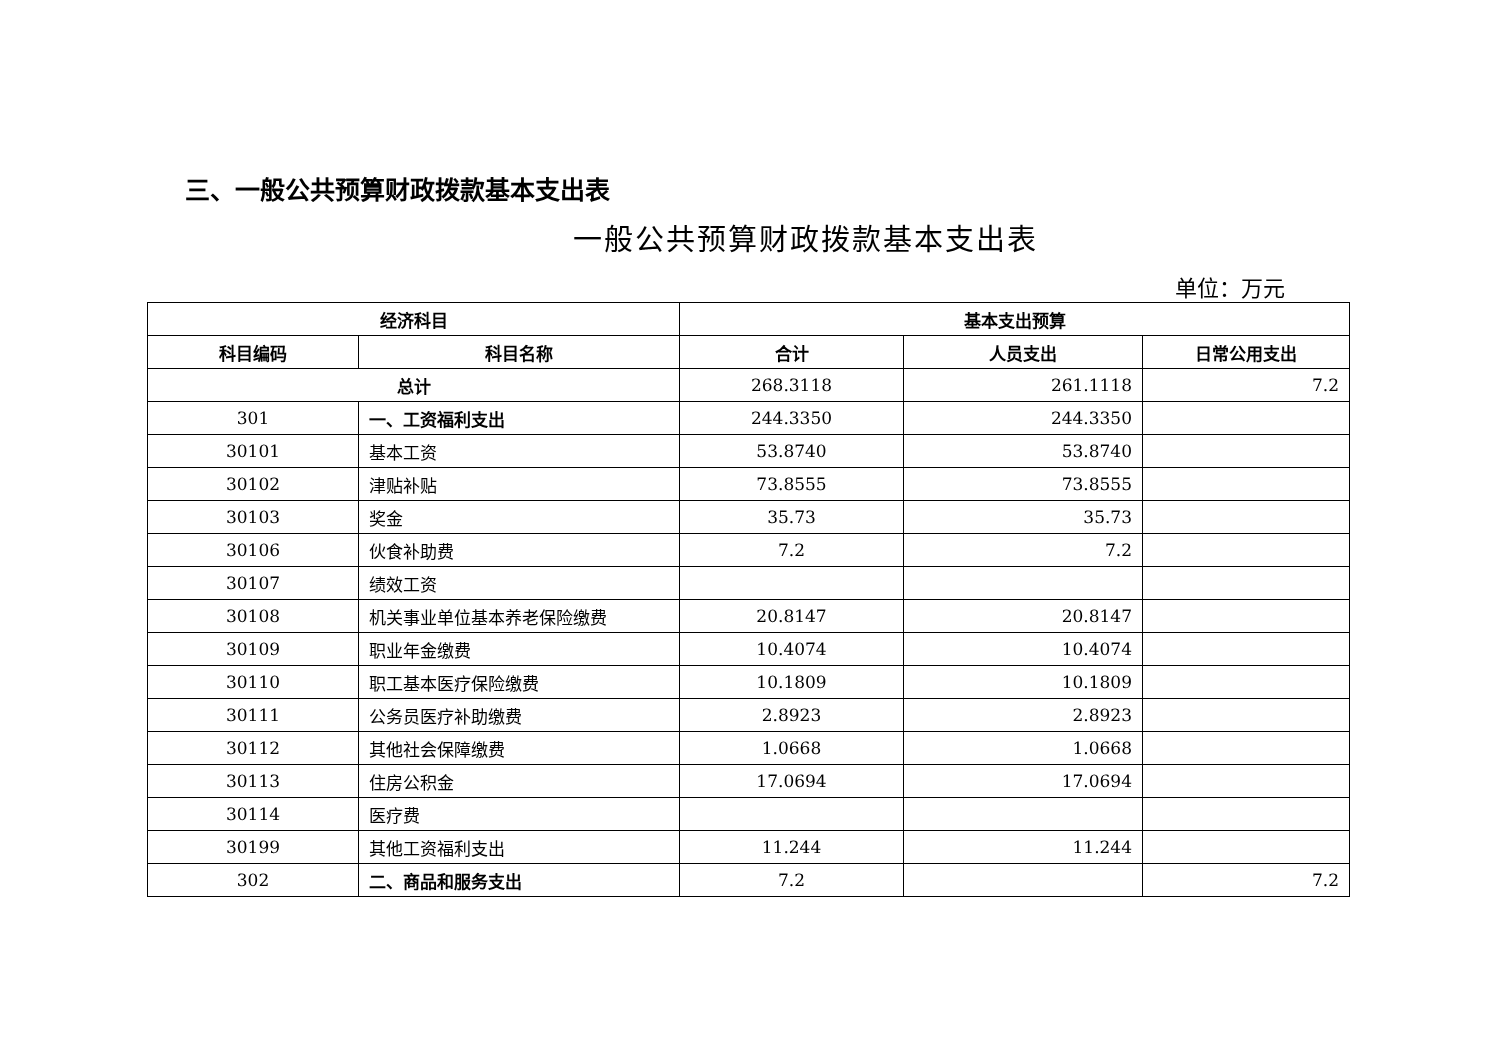三、一般公共预算财政拨款基本支出表
一般公共预算财政拨款基本支出表
单位：万元
| 经济科目 | | 基本支出预算 | | |
| --- | --- | --- | --- | --- |
| 科目编码 | 科目名称 | 合计 | 人员支出 | 日常公用支出 |
| 总计 | | 268.3118 | 261.1118 | 7.2 |
| 301 | 一、工资福利支出 | 244.3350 | 244.3350 | |
| 30101 | 基本工资 | 53.8740 | 53.8740 | |
| 30102 | 津贴补贴 | 73.8555 | 73.8555 | |
| 30103 | 奖金 | 35.73 | 35.73 | |
| 30106 | 伙食补助费 | 7.2 | 7.2 | |
| 30107 | 绩效工资 | | | |
| 30108 | 机关事业单位基本养老保险缴费 | 20.8147 | 20.8147 | |
| 30109 | 职业年金缴费 | 10.4074 | 10.4074 | |
| 30110 | 职工基本医疗保险缴费 | 10.1809 | 10.1809 | |
| 30111 | 公务员医疗补助缴费 | 2.8923 | 2.8923 | |
| 30112 | 其他社会保障缴费 | 1.0668 | 1.0668 | |
| 30113 | 住房公积金 | 17.0694 | 17.0694 | |
| 30114 | 医疗费 | | | |
| 30199 | 其他工资福利支出 | 11.244 | 11.244 | |
| 302 | 二、商品和服务支出 | 7.2 | | 7.2 |